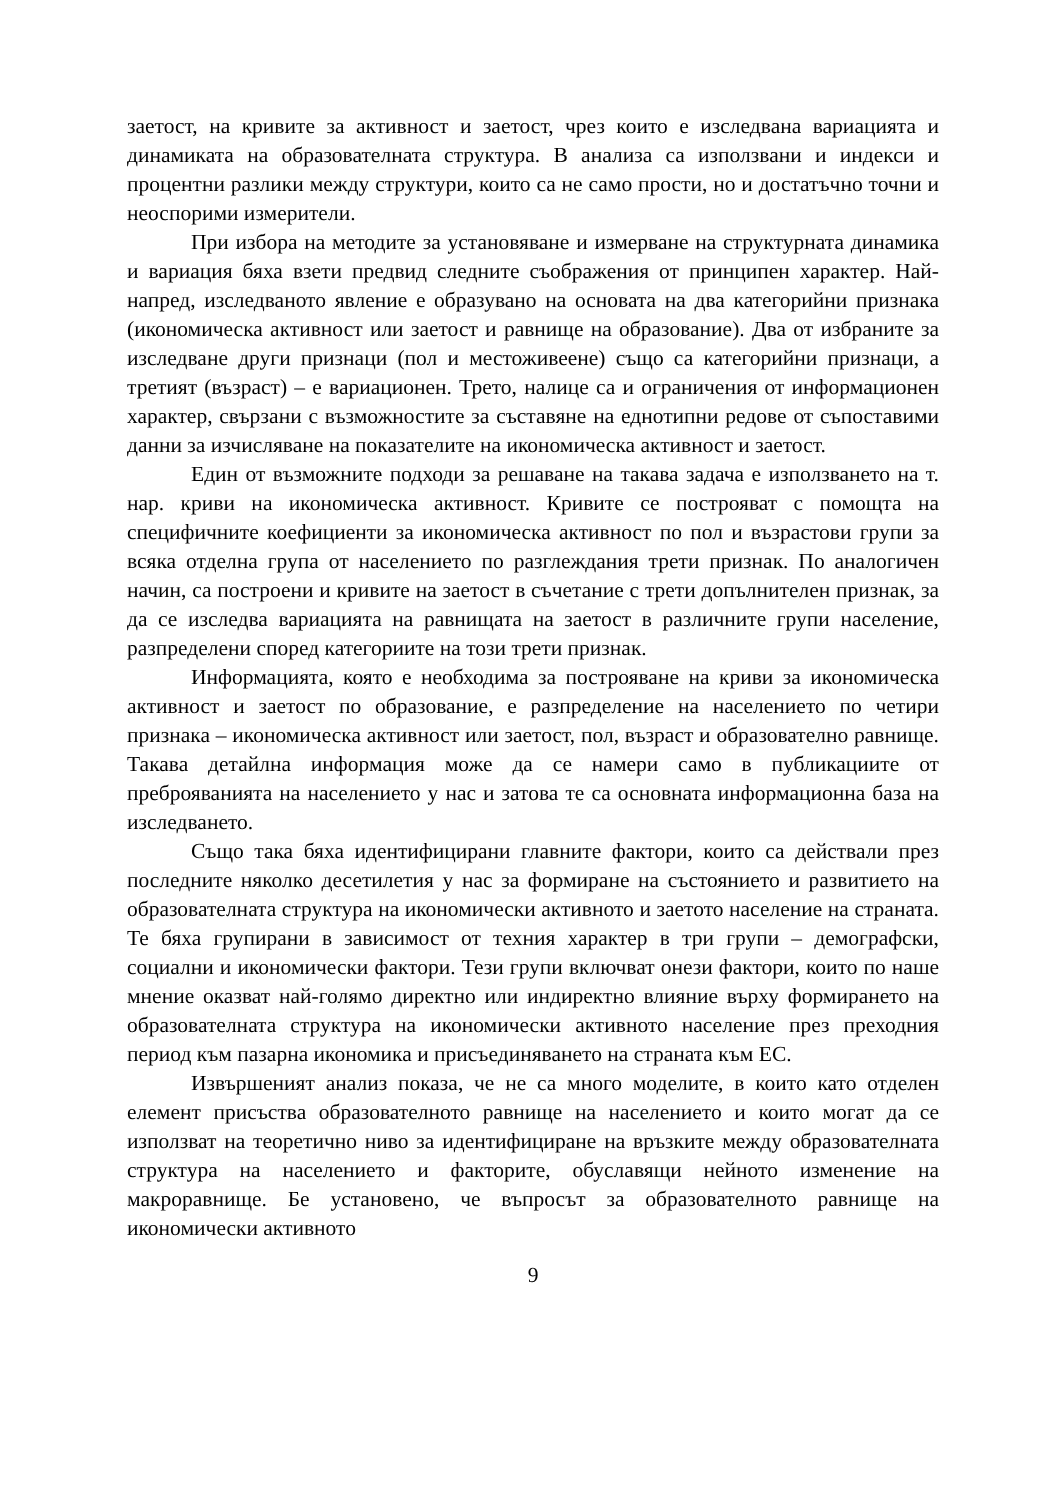заетост, на кривите за активност и заетост, чрез които е изследвана вариацията и динамиката на образователната структура. В анализа са използвани и индекси и процентни разлики между структури, които са не само прости, но и достатъчно точни и неоспорими измерители.
При избора на методите за установяване и измерване на структурната динамика и вариация бяха взети предвид следните съображения от принципен характер. Най-напред, изследваното явление е образувано на основата на два категорийни признака (икономическа активност или заетост и равнище на образование). Два от избраните за изследване други признаци (пол и местоживеене) също са категорийни признаци, а третият (възраст) – е вариационен. Трето, налице са и ограничения от информационен характер, свързани с възможностите за съставяне на еднотипни редове от съпоставими данни за изчисляване на показателите на икономическа активност и заетост.
Един от възможните подходи за решаване на такава задача е използването на т. нар. криви на икономическа активност. Кривите се построяват с помощта на специфичните коефициенти за икономическа активност по пол и възрастови групи за всяка отделна група от населението по разглеждания трети признак. По аналогичен начин, са построени и кривите на заетост в съчетание с трети допълнителен признак, за да се изследва вариацията на равнищата на заетост в различните групи население, разпределени според категориите на този трети признак.
Информацията, която е необходима за построяване на криви за икономическа активност и заетост по образование, е разпределение на населението по четири признака – икономическа активност или заетост, пол, възраст и образователно равнище. Такава детайлна информация може да се намери само в публикациите от преброяванията на населението у нас и затова те са основната информационна база на изследването.
Също така бяха идентифицирани главните фактори, които са действали през последните няколко десетилетия у нас за формиране на състоянието и развитието на образователната структура на икономически активното и заетото население на страната. Те бяха групирани в зависимост от техния характер в три групи – демографски, социални и икономически фактори. Тези групи включват онези фактори, които по наше мнение оказват най-голямо директно или индиректно влияние върху формирането на образователната структура на икономически активното население през преходния период към пазарна икономика и присъединяването на страната към ЕС.
Извършеният анализ показа, че не са много моделите, в които като отделен елемент присъства образователното равнище на населението и които могат да се използват на теоретично ниво за идентифициране на връзките между образователната структура на населението и факторите, обуславящи нейното изменение на макроравнище. Бе установено, че въпросът за образователното равнище на икономически активното
9